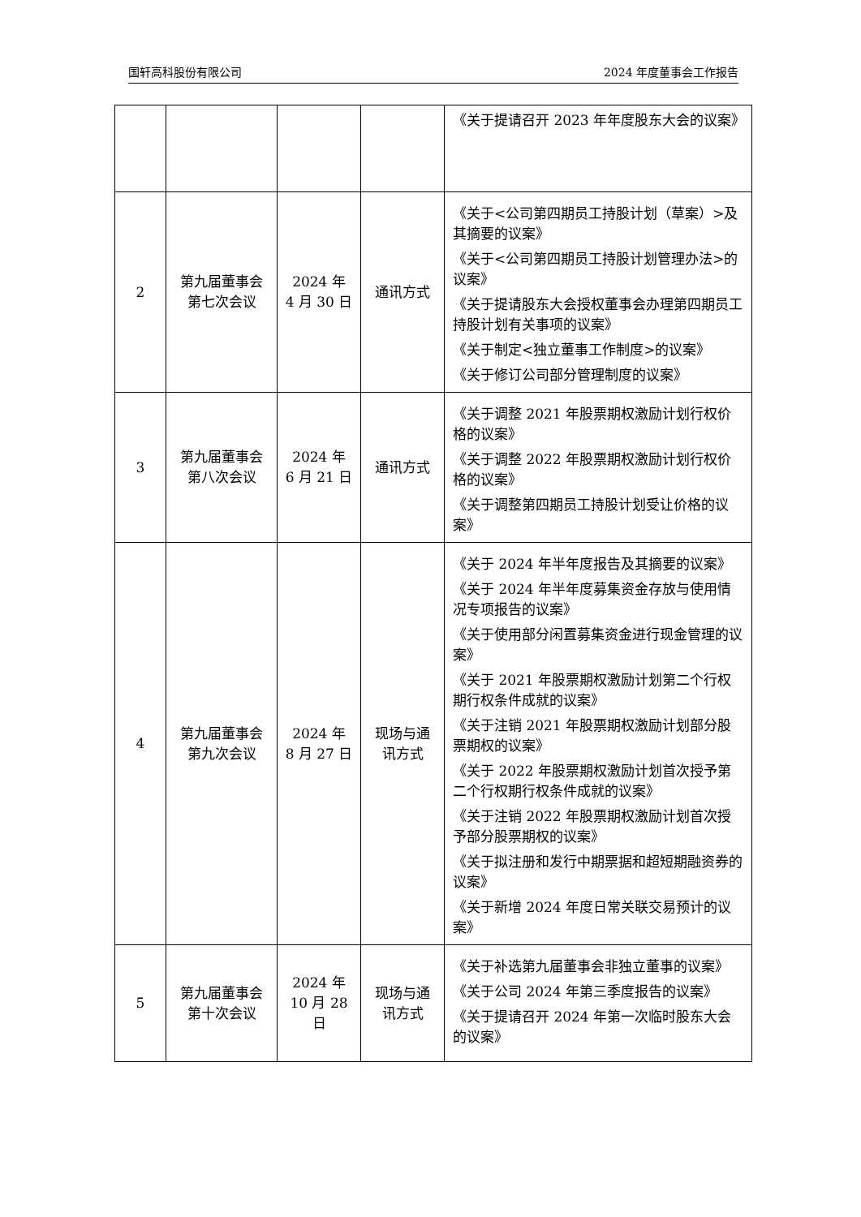国轩高科股份有限公司 2024 年度董事会工作报告
| | | | | 《关于提请召开 2023 年年度股东大会的议案》 |
| 2 | 第九届董事会 第七次会议 | 2024 年 4 月 30 日 | 通讯方式 | 《关于<公司第四期员工持股计划（草案）>及其摘要的议案》 《关于<公司第四期员工持股计划管理办法>的议案》 《关于提请股东大会授权董事会办理第四期员工持股计划有关事项的议案》 《关于制定<独立董事工作制度>的议案》 《关于修订公司部分管理制度的议案》 |
| 3 | 第九届董事会 第八次会议 | 2024 年 6 月 21 日 | 通讯方式 | 《关于调整 2021 年股票期权激励计划行权价格的议案》 《关于调整 2022 年股票期权激励计划行权价格的议案》 《关于调整第四期员工持股计划受让价格的议案》 |
| 4 | 第九届董事会 第九次会议 | 2024 年 8 月 27 日 | 现场与通 讯方式 | 《关于 2024 年半年度报告及其摘要的议案》 《关于 2024 年半年度募集资金存放与使用情况专项报告的议案》 《关于使用部分闲置募集资金进行现金管理的议案》 《关于 2021 年股票期权激励计划第二个行权期行权条件成就的议案》 《关于注销 2021 年股票期权激励计划部分股票期权的议案》 《关于 2022 年股票期权激励计划首次授予第二个行权期行权条件成就的议案》 《关于注销 2022 年股票期权激励计划首次授予部分股票期权的议案》 《关于拟注册和发行中期票据和超短期融资券的议案》 《关于新增 2024 年度日常关联交易预计的议案》 |
| 5 | 第九届董事会 第十次会议 | 2024 年 10 月 28 日 | 现场与通 讯方式 | 《关于补选第九届董事会非独立董事的议案》 《关于公司 2024 年第三季度报告的议案》 《关于提请召开 2024 年第一次临时股东大会的议案》 |